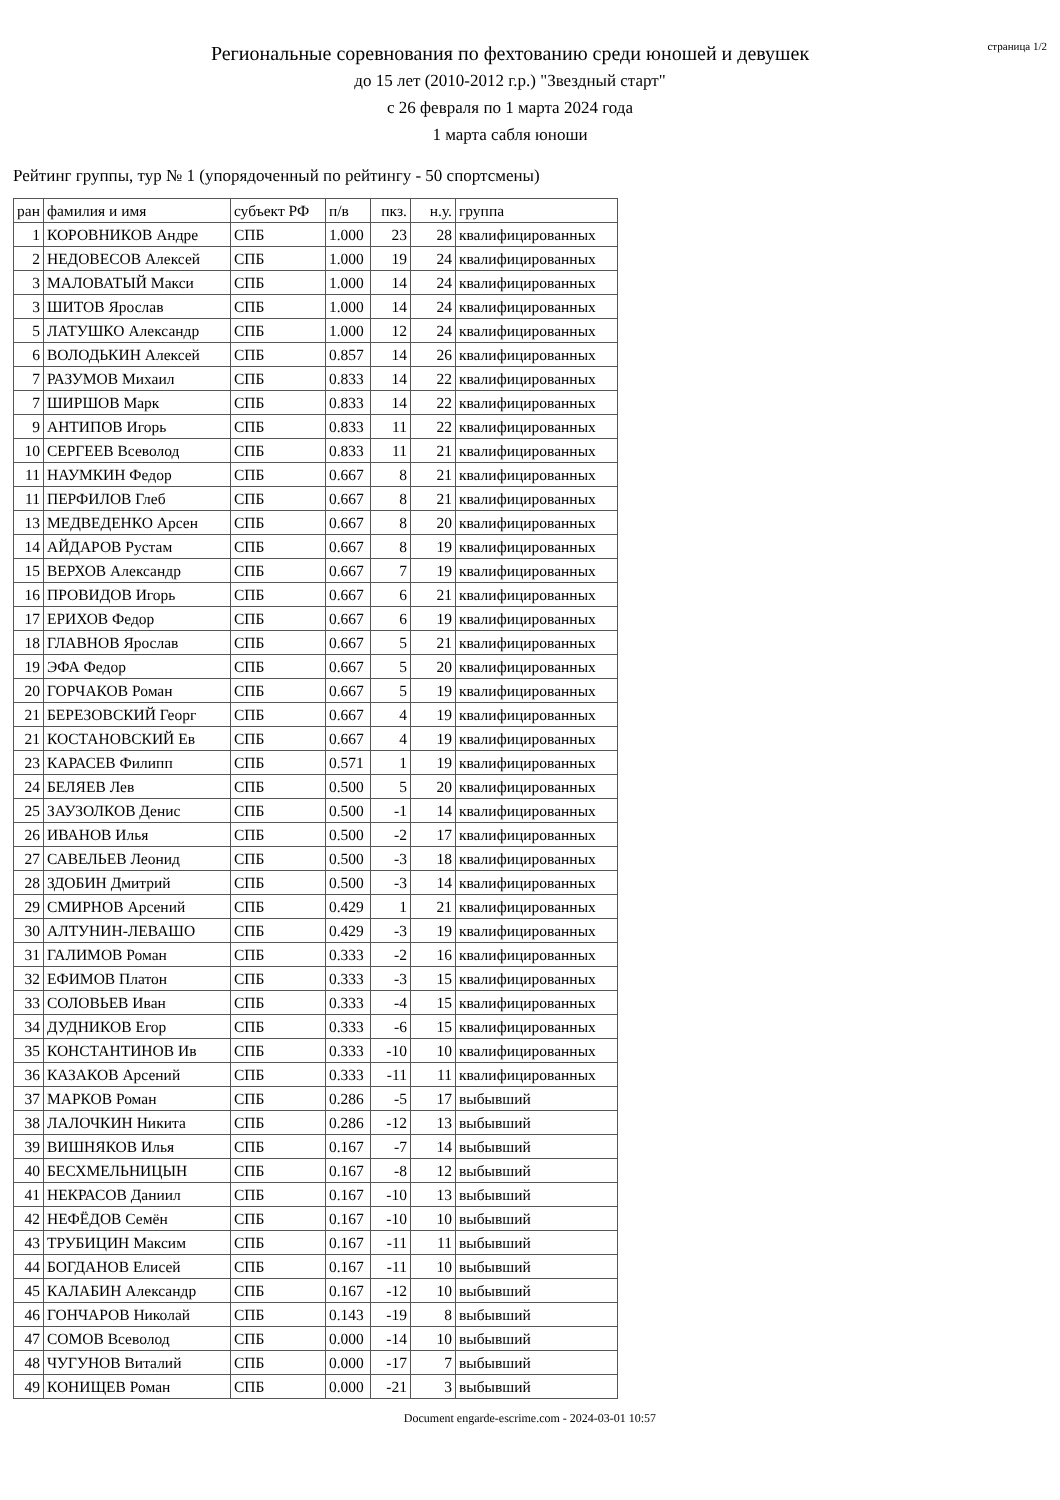Региональные соревнования по фехтованию среди юношей и девушек
до 15 лет (2010-2012 г.р.) "Звездный старт"
с 26 февраля по 1 марта 2024 года
1 марта сабля юноши
страница 1/2
Рейтинг группы, тур № 1 (упорядоченный по рейтингу - 50 спортсмены)
| ран | фамилия и имя | субъект РФ | п/в | пкз. | н.у. | группа |
| --- | --- | --- | --- | --- | --- | --- |
| 1 | КОРОВНИКОВ Андре | СПБ | 1.000 | 23 | 28 | квалифицированных |
| 2 | НЕДОВЕСОВ Алексей | СПБ | 1.000 | 19 | 24 | квалифицированных |
| 3 | МАЛОВАТЫЙ Макси | СПБ | 1.000 | 14 | 24 | квалифицированных |
| 3 | ШИТОВ Ярослав | СПБ | 1.000 | 14 | 24 | квалифицированных |
| 5 | ЛАТУШКО Александр | СПБ | 1.000 | 12 | 24 | квалифицированных |
| 6 | ВОЛОДЬКИН Алексей | СПБ | 0.857 | 14 | 26 | квалифицированных |
| 7 | РАЗУМОВ Михаил | СПБ | 0.833 | 14 | 22 | квалифицированных |
| 7 | ШИРШОВ Марк | СПБ | 0.833 | 14 | 22 | квалифицированных |
| 9 | АНТИПОВ Игорь | СПБ | 0.833 | 11 | 22 | квалифицированных |
| 10 | СЕРГЕЕВ Всеволод | СПБ | 0.833 | 11 | 21 | квалифицированных |
| 11 | НАУМКИН Федор | СПБ | 0.667 | 8 | 21 | квалифицированных |
| 11 | ПЕРФИЛОВ Глеб | СПБ | 0.667 | 8 | 21 | квалифицированных |
| 13 | МЕДВЕДЕНКО Арсен | СПБ | 0.667 | 8 | 20 | квалифицированных |
| 14 | АЙДАРОВ Рустам | СПБ | 0.667 | 8 | 19 | квалифицированных |
| 15 | ВЕРХОВ Александр | СПБ | 0.667 | 7 | 19 | квалифицированных |
| 16 | ПРОВИДОВ Игорь | СПБ | 0.667 | 6 | 21 | квалифицированных |
| 17 | ЕРИХОВ Федор | СПБ | 0.667 | 6 | 19 | квалифицированных |
| 18 | ГЛАВНОВ Ярослав | СПБ | 0.667 | 5 | 21 | квалифицированных |
| 19 | ЭФА Федор | СПБ | 0.667 | 5 | 20 | квалифицированных |
| 20 | ГОРЧАКОВ Роман | СПБ | 0.667 | 5 | 19 | квалифицированных |
| 21 | БЕРЕЗОВСКИЙ Георг | СПБ | 0.667 | 4 | 19 | квалифицированных |
| 21 | КОСТАНОВСКИЙ Ев | СПБ | 0.667 | 4 | 19 | квалифицированных |
| 23 | КАРАСЕВ Филипп | СПБ | 0.571 | 1 | 19 | квалифицированных |
| 24 | БЕЛЯЕВ Лев | СПБ | 0.500 | 5 | 20 | квалифицированных |
| 25 | ЗАУЗОЛКОВ Денис | СПБ | 0.500 | -1 | 14 | квалифицированных |
| 26 | ИВАНОВ Илья | СПБ | 0.500 | -2 | 17 | квалифицированных |
| 27 | САВЕЛЬЕВ Леонид | СПБ | 0.500 | -3 | 18 | квалифицированных |
| 28 | ЗДОБИН Дмитрий | СПБ | 0.500 | -3 | 14 | квалифицированных |
| 29 | СМИРНОВ Арсений | СПБ | 0.429 | 1 | 21 | квалифицированных |
| 30 | АЛТУНИН-ЛЕВАШО | СПБ | 0.429 | -3 | 19 | квалифицированных |
| 31 | ГАЛИМОВ Роман | СПБ | 0.333 | -2 | 16 | квалифицированных |
| 32 | ЕФИМОВ Платон | СПБ | 0.333 | -3 | 15 | квалифицированных |
| 33 | СОЛОВЬЕВ Иван | СПБ | 0.333 | -4 | 15 | квалифицированных |
| 34 | ДУДНИКОВ Егор | СПБ | 0.333 | -6 | 15 | квалифицированных |
| 35 | КОНСТАНТИНОВ Ив | СПБ | 0.333 | -10 | 10 | квалифицированных |
| 36 | КАЗАКОВ Арсений | СПБ | 0.333 | -11 | 11 | квалифицированных |
| 37 | МАРКОВ Роман | СПБ | 0.286 | -5 | 17 | выбывший |
| 38 | ЛАЛОЧКИН Никита | СПБ | 0.286 | -12 | 13 | выбывший |
| 39 | ВИШНЯКОВ Илья | СПБ | 0.167 | -7 | 14 | выбывший |
| 40 | БЕСХМЕЛЬНИЦЫН | СПБ | 0.167 | -8 | 12 | выбывший |
| 41 | НЕКРАСОВ Даниил | СПБ | 0.167 | -10 | 13 | выбывший |
| 42 | НЕФЁДОВ Семён | СПБ | 0.167 | -10 | 10 | выбывший |
| 43 | ТРУБИЦИН Максим | СПБ | 0.167 | -11 | 11 | выбывший |
| 44 | БОГДАНОВ Елисей | СПБ | 0.167 | -11 | 10 | выбывший |
| 45 | КАЛАБИН Александр | СПБ | 0.167 | -12 | 10 | выбывший |
| 46 | ГОНЧАРОВ Николай | СПБ | 0.143 | -19 | 8 | выбывший |
| 47 | СОМОВ Всеволод | СПБ | 0.000 | -14 | 10 | выбывший |
| 48 | ЧУГУНОВ Виталий | СПБ | 0.000 | -17 | 7 | выбывший |
| 49 | КОНИЩЕВ Роман | СПБ | 0.000 | -21 | 3 | выбывший |
Document engarde-escrime.com - 2024-03-01 10:57